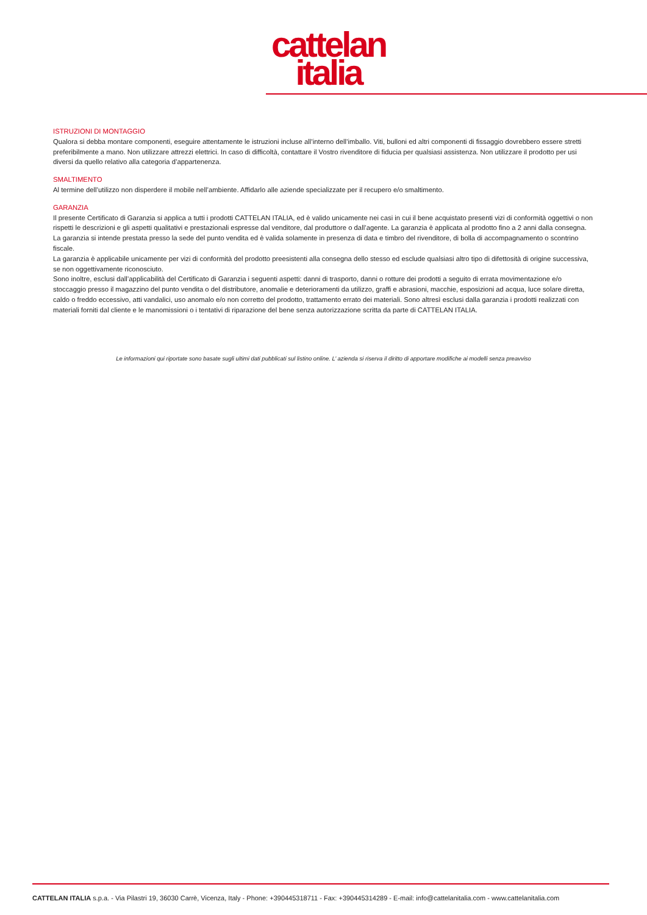cattelan
italia
ISTRUZIONI DI MONTAGGIO
Qualora si debba montare componenti, eseguire attentamente le istruzioni incluse all’interno dell’imballo. Viti, bulloni ed altri componenti di fissaggio dovrebbero essere stretti preferibilmente a mano. Non utilizzare attrezzi elettrici. In caso di difficoltà, contattare il Vostro rivenditore di fiducia per qualsiasi assistenza. Non utilizzare il prodotto per usi diversi da quello relativo alla categoria d’appartenenza.
SMALTIMENTO
Al termine dell’utilizzo non disperdere il mobile nell’ambiente. Affidarlo alle aziende specializzate per il recupero e/o smaltimento.
GARANZIA
Il presente Certificato di Garanzia si applica a tutti i prodotti CATTELAN ITALIA, ed è valido unicamente nei casi in cui il bene acquistato presenti vizi di conformità oggettivi o non rispetti le descrizioni e gli aspetti qualitativi e prestazionali espresse dal venditore, dal produttore o dall’agente. La garanzia è applicata al prodotto fino a 2 anni dalla consegna. La garanzia si intende prestata presso la sede del punto vendita ed è valida solamente in presenza di data e timbro del rivenditore, di bolla di accompagnamento o scontrino fiscale.
La garanzia è applicabile unicamente per vizi di conformità del prodotto preesistenti alla consegna dello stesso ed esclude qualsiasi altro tipo di difettosità di origine successiva, se non oggettivamente riconosciuto.
Sono inoltre, esclusi dall’applicabilità del Certificato di Garanzia i seguenti aspetti: danni di trasporto, danni o rotture dei prodotti a seguito di errata movimentazione e/o stoccaggio presso il magazzino del punto vendita o del distributore, anomalie e deterioramenti da utilizzo, graffi e abrasioni, macchie, esposizioni ad acqua, luce solare diretta, caldo o freddo eccessivo, atti vandalici, uso anomalo e/o non corretto del prodotto, trattamento errato dei materiali. Sono altresì esclusi dalla garanzia i prodotti realizzati con materiali forniti dal cliente e le manomissioni o i tentativi di riparazione del bene senza autorizzazione scritta da parte di CATTELAN ITALIA.
Le informazioni qui riportate sono basate sugli ultimi dati pubblicati sul listino online. L’ azienda si riserva il diritto di apportare modifiche ai modelli senza preavviso
CATTELAN ITALIA s.p.a. - Via Pilastri 19, 36030 Carrè, Vicenza, Italy - Phone: +390445318711 - Fax: +390445314289 - E-mail: info@cattelanitalia.com - www.cattelanitalia.com